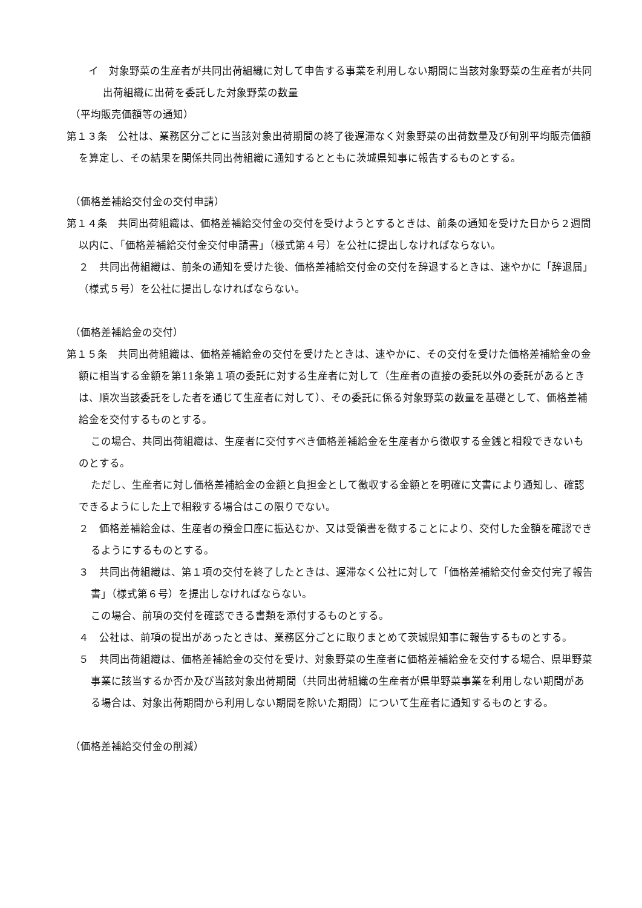イ　対象野菜の生産者が共同出荷組織に対して申告する事業を利用しない期間に当該対象野菜の生産者が共同出荷組織に出荷を委託した対象野菜の数量
（平均販売価額等の通知）
第１３条　公社は、業務区分ごとに当該対象出荷期間の終了後遅滞なく対象野菜の出荷数量及び旬別平均販売価額を算定し、その結果を関係共同出荷組織に通知するとともに茨城県知事に報告するものとする。
（価格差補給交付金の交付申請）
第１４条　共同出荷組織は、価格差補給交付金の交付を受けようとするときは、前条の通知を受けた日から２週間以内に、「価格差補給交付金交付申請書」（様式第４号）を公社に提出しなければならない。
２　共同出荷組織は、前条の通知を受けた後、価格差補給交付金の交付を辞退するときは、速やかに「辞退届」（様式５号）を公社に提出しなければならない。
（価格差補給金の交付）
第１５条　共同出荷組織は、価格差補給金の交付を受けたときは、速やかに、その交付を受けた価格差補給金の金額に相当する金額を第11条第１項の委託に対する生産者に対して（生産者の直接の委託以外の委託があるときは、順次当該委託をした者を通じて生産者に対して）、その委託に係る対象野菜の数量を基礎として、価格差補給金を交付するものとする。
この場合、共同出荷組織は、生産者に交付すべき価格差補給金を生産者から徴収する金銭と相殺できないものとする。
ただし、生産者に対し価格差補給金の金額と負担金として徴収する金額とを明確に文書により通知し、確認できるようにした上で相殺する場合はこの限りでない。
２　価格差補給金は、生産者の預金口座に振込むか、又は受領書を徴することにより、交付した金額を確認できるようにするものとする。
３　共同出荷組織は、第１項の交付を終了したときは、遅滞なく公社に対して「価格差補給交付金交付完了報告書」（様式第６号）を提出しなければならない。
この場合、前項の交付を確認できる書類を添付するものとする。
４　公社は、前項の提出があったときは、業務区分ごとに取りまとめて茨城県知事に報告するものとする。
５　共同出荷組織は、価格差補給金の交付を受け、対象野菜の生産者に価格差補給金を交付する場合、県単野菜事業に該当するか否か及び当該対象出荷期間（共同出荷組織の生産者が県単野菜事業を利用しない期間がある場合は、対象出荷期間から利用しない期間を除いた期間）について生産者に通知するものとする。
（価格差補給交付金の削減）